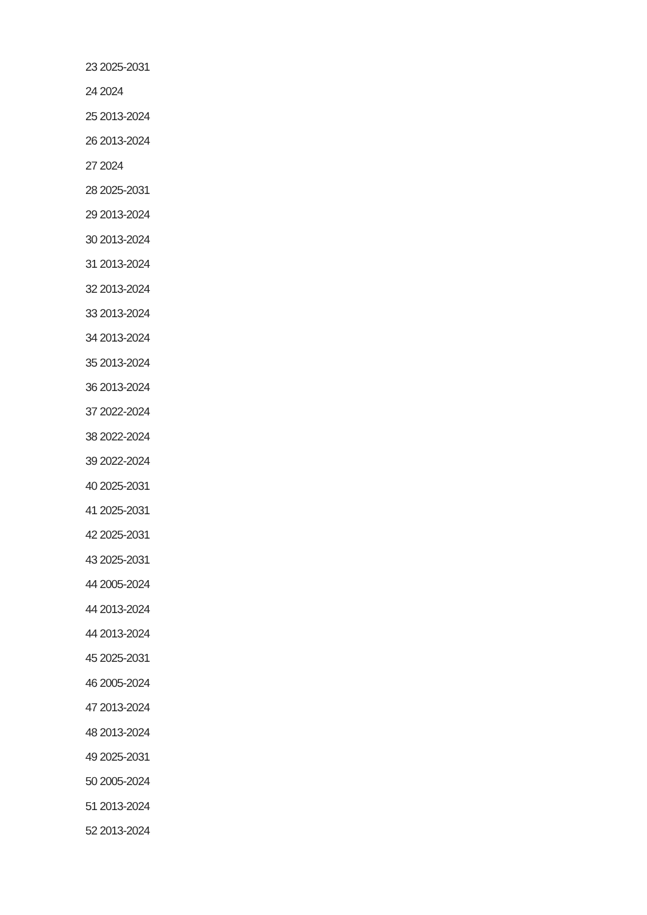23 2025-2031
24 2024
25 2013-2024
26 2013-2024
27 2024
28 2025-2031
29 2013-2024
30 2013-2024
31 2013-2024
32 2013-2024
33 2013-2024
34 2013-2024
35 2013-2024
36 2013-2024
37 2022-2024
38 2022-2024
39 2022-2024
40 2025-2031
41 2025-2031
42 2025-2031
43 2025-2031
44 2005-2024
44 2013-2024
44 2013-2024
45 2025-2031
46 2005-2024
47 2013-2024
48 2013-2024
49 2025-2031
50 2005-2024
51 2013-2024
52 2013-2024